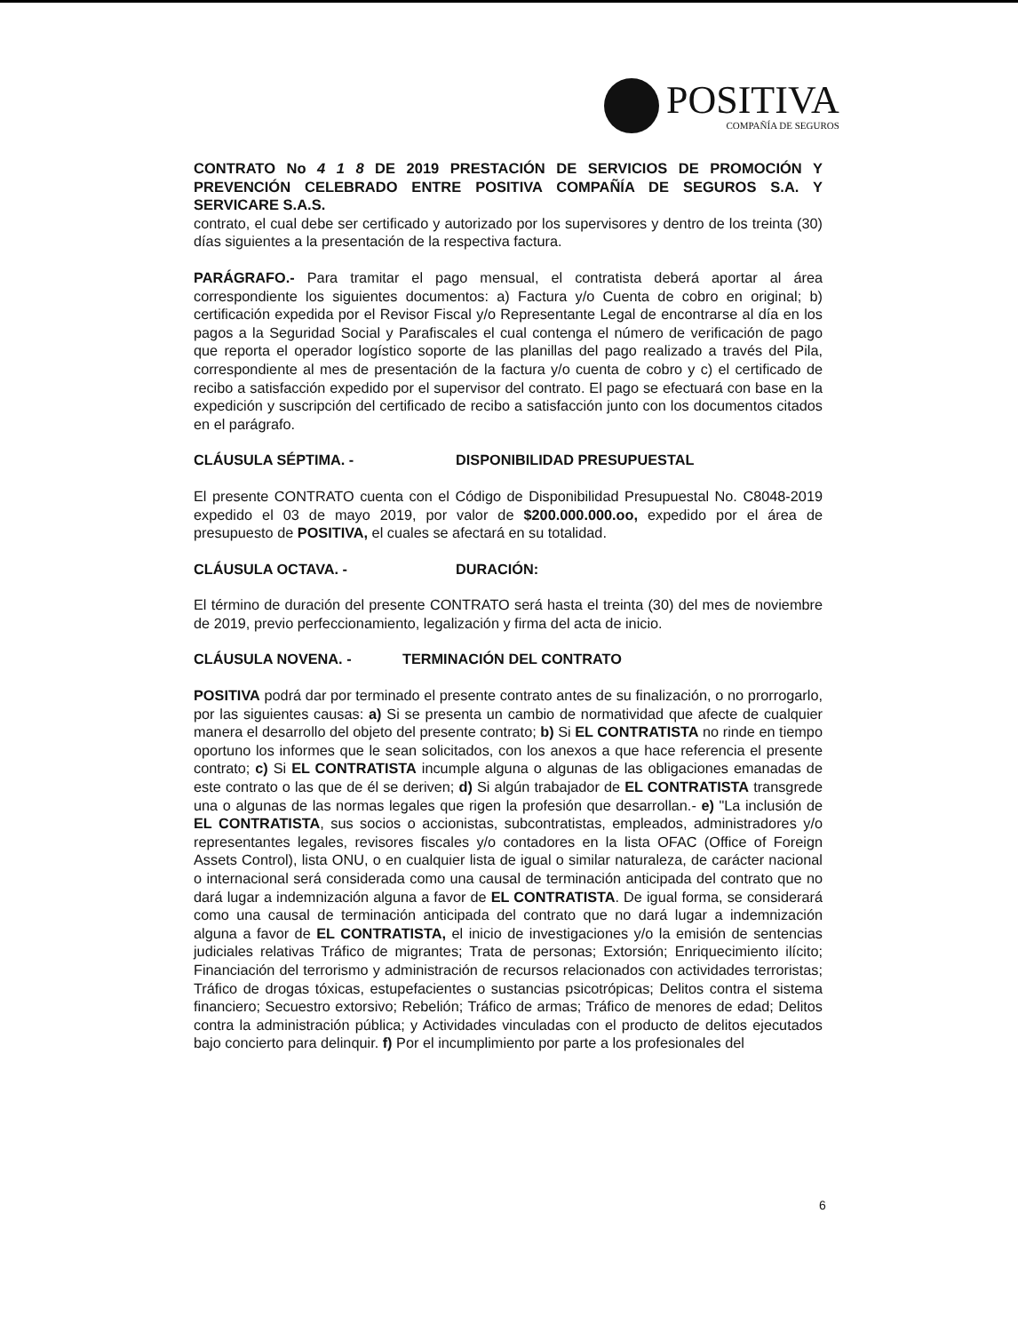POSITIVA
COMPAÑÍA DE SEGUROS
CONTRATO No 4 1 8 DE 2019 PRESTACIÓN DE SERVICIOS DE PROMOCIÓN Y PREVENCIÓN CELEBRADO ENTRE POSITIVA COMPAÑÍA DE SEGUROS S.A. Y SERVICARE S.A.S.
contrato, el cual debe ser certificado y autorizado por los supervisores y dentro de los treinta (30) días siguientes a la presentación de la respectiva factura.
PARÁGRAFO.- Para tramitar el pago mensual, el contratista deberá aportar al área correspondiente los siguientes documentos: a) Factura y/o Cuenta de cobro en original; b) certificación expedida por el Revisor Fiscal y/o Representante Legal de encontrarse al día en los pagos a la Seguridad Social y Parafiscales el cual contenga el número de verificación de pago que reporta el operador logístico soporte de las planillas del pago realizado a través del Pila, correspondiente al mes de presentación de la factura y/o cuenta de cobro y c) el certificado de recibo a satisfacción expedido por el supervisor del contrato. El pago se efectuará con base en la expedición y suscripción del certificado de recibo a satisfacción junto con los documentos citados en el parágrafo.
CLÁUSULA SÉPTIMA. - DISPONIBILIDAD PRESUPUESTAL
El presente CONTRATO cuenta con el Código de Disponibilidad Presupuestal No. C8048-2019 expedido el 03 de mayo 2019, por valor de $200.000.000.oo, expedido por el área de presupuesto de POSITIVA, el cuales se afectará en su totalidad.
CLÁUSULA OCTAVA. - DURACIÓN:
El término de duración del presente CONTRATO será hasta el treinta (30) del mes de noviembre de 2019, previo perfeccionamiento, legalización y firma del acta de inicio.
CLÁUSULA NOVENA. - TERMINACIÓN DEL CONTRATO
POSITIVA podrá dar por terminado el presente contrato antes de su finalización, o no prorrogarlo, por las siguientes causas: a) Si se presenta un cambio de normatividad que afecte de cualquier manera el desarrollo del objeto del presente contrato; b) Si EL CONTRATISTA no rinde en tiempo oportuno los informes que le sean solicitados, con los anexos a que hace referencia el presente contrato; c) Si EL CONTRATISTA incumple alguna o algunas de las obligaciones emanadas de este contrato o las que de él se deriven; d) Si algún trabajador de EL CONTRATISTA transgrede una o algunas de las normas legales que rigen la profesión que desarrollan.- e) "La inclusión de EL CONTRATISTA, sus socios o accionistas, subcontratistas, empleados, administradores y/o representantes legales, revisores fiscales y/o contadores en la lista OFAC (Office of Foreign Assets Control), lista ONU, o en cualquier lista de igual o similar naturaleza, de carácter nacional o internacional será considerada como una causal de terminación anticipada del contrato que no dará lugar a indemnización alguna a favor de EL CONTRATISTA. De igual forma, se considerará como una causal de terminación anticipada del contrato que no dará lugar a indemnización alguna a favor de EL CONTRATISTA, el inicio de investigaciones y/o la emisión de sentencias judiciales relativas Tráfico de migrantes; Trata de personas; Extorsión; Enriquecimiento ilícito; Financiación del terrorismo y administración de recursos relacionados con actividades terroristas; Tráfico de drogas tóxicas, estupefacientes o sustancias psicotrópicas; Delitos contra el sistema financiero; Secuestro extorsivo; Rebelión; Tráfico de armas; Tráfico de menores de edad; Delitos contra la administración pública; y Actividades vinculadas con el producto de delitos ejecutados bajo concierto para delinquir. f) Por el incumplimiento por parte a los profesionales del
6